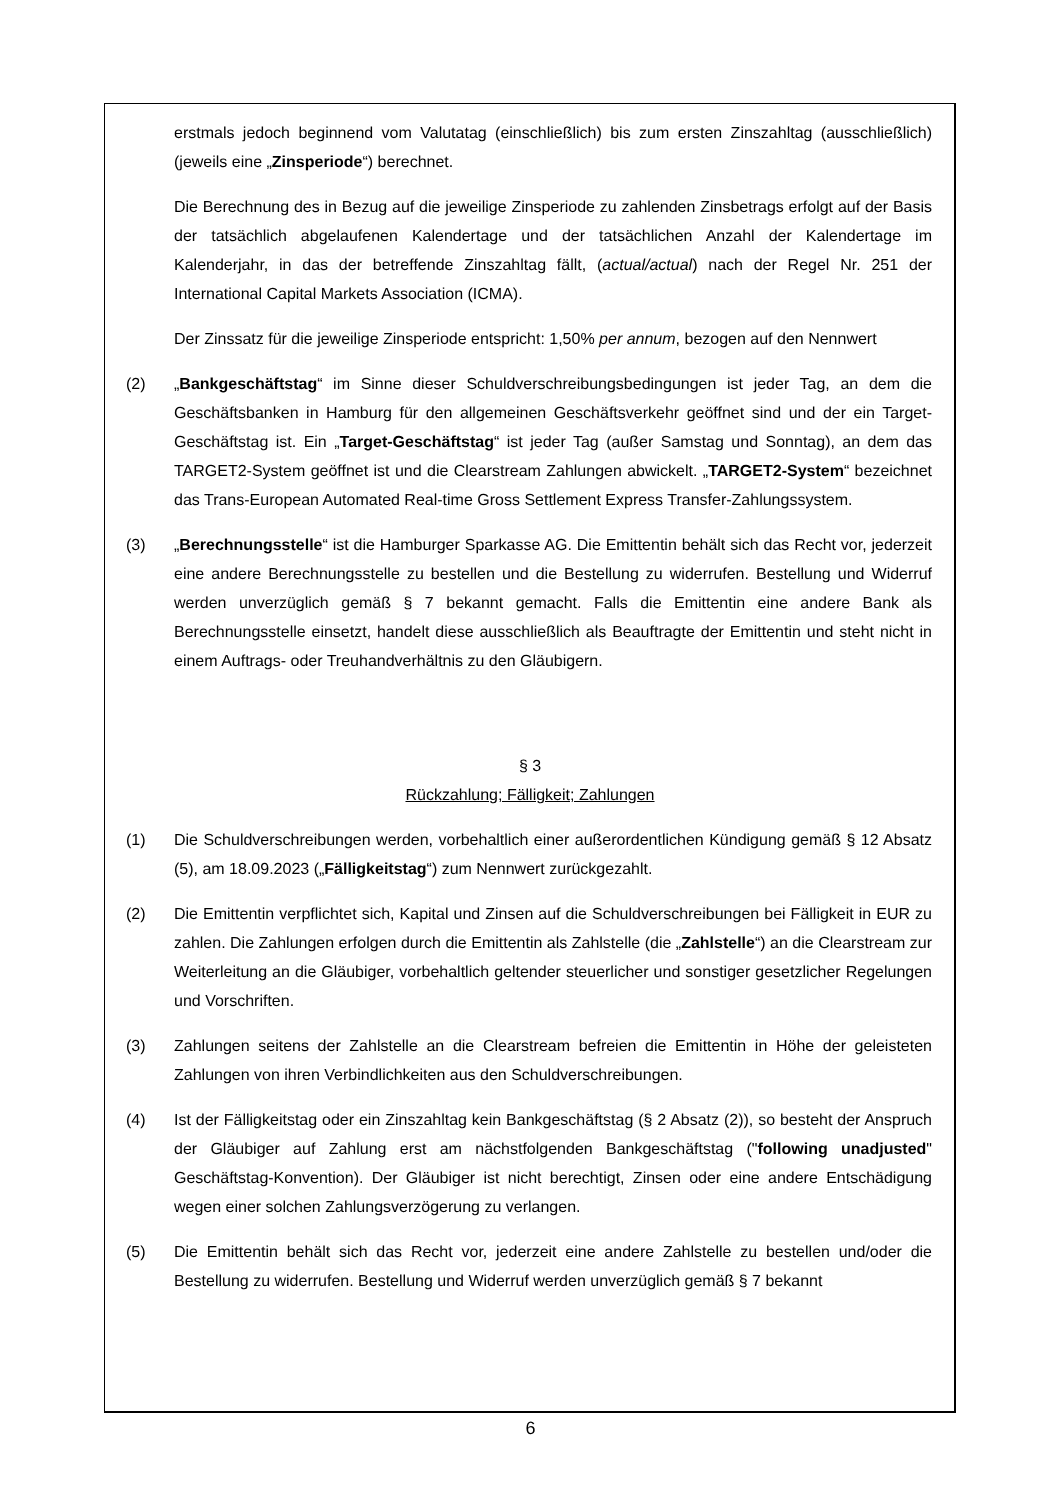erstmals jedoch beginnend vom Valutatag (einschließlich) bis zum ersten Zinszahltag (ausschließlich) (jeweils eine „Zinsperiode“) berechnet.
Die Berechnung des in Bezug auf die jeweilige Zinsperiode zu zahlenden Zinsbetrags erfolgt auf der Basis der tatsächlich abgelaufenen Kalendertage und der tatsächlichen Anzahl der Kalendertage im Kalenderjahr, in das der betreffende Zinszahltag fällt, (actual/actual) nach der Regel Nr. 251 der International Capital Markets Association (ICMA).
Der Zinssatz für die jeweilige Zinsperiode entspricht: 1,50% per annum, bezogen auf den Nennwert
(2) „Bankgeschäftstag“ im Sinne dieser Schuldverschreibungsbedingungen ist jeder Tag, an dem die Geschäftsbanken in Hamburg für den allgemeinen Geschäftsverkehr geöffnet sind und der ein Target-Geschäftstag ist. Ein „Target-Geschäftstag“ ist jeder Tag (außer Samstag und Sonntag), an dem das TARGET2-System geöffnet ist und die Clearstream Zahlungen abwickelt. „TARGET2-System“ bezeichnet das Trans-European Automated Real-time Gross Settlement Express Transfer-Zahlungssystem.
(3) „Berechnungsstelle“ ist die Hamburger Sparkasse AG. Die Emittentin behält sich das Recht vor, jederzeit eine andere Berechnungsstelle zu bestellen und die Bestellung zu widerrufen. Bestellung und Widerruf werden unverzüglich gemäß § 7 bekannt gemacht. Falls die Emittentin eine andere Bank als Berechnungsstelle einsetzt, handelt diese ausschließlich als Beauftragte der Emittentin und steht nicht in einem Auftrags- oder Treuhandverhältnis zu den Gläubigern.
§ 3
Rückzahlung; Fälligkeit; Zahlungen
(1) Die Schuldverschreibungen werden, vorbehaltlich einer außerordentlichen Kündigung gemäß § 12 Absatz (5), am 18.09.2023 („Fälligkeitstag“) zum Nennwert zurückgezahlt.
(2) Die Emittentin verpflichtet sich, Kapital und Zinsen auf die Schuldverschreibungen bei Fälligkeit in EUR zu zahlen. Die Zahlungen erfolgen durch die Emittentin als Zahlstelle (die „Zahlstelle“) an die Clearstream zur Weiterleitung an die Gläubiger, vorbehaltlich geltender steuerlicher und sonstiger gesetzlicher Regelungen und Vorschriften.
(3) Zahlungen seitens der Zahlstelle an die Clearstream befreien die Emittentin in Höhe der geleisteten Zahlungen von ihren Verbindlichkeiten aus den Schuldverschreibungen.
(4) Ist der Fälligkeitstag oder ein Zinszahltag kein Bankgeschäftstag (§ 2 Absatz (2)), so besteht der Anspruch der Gläubiger auf Zahlung erst am nächstfolgenden Bankgeschäftstag ("following unadjusted" Geschäftstag-Konvention). Der Gläubiger ist nicht berechtigt, Zinsen oder eine andere Entschädigung wegen einer solchen Zahlungsverzögerung zu verlangen.
(5) Die Emittentin behält sich das Recht vor, jederzeit eine andere Zahlstelle zu bestellen und/oder die Bestellung zu widerrufen. Bestellung und Widerruf werden unverzüglich gemäß § 7 bekannt
6